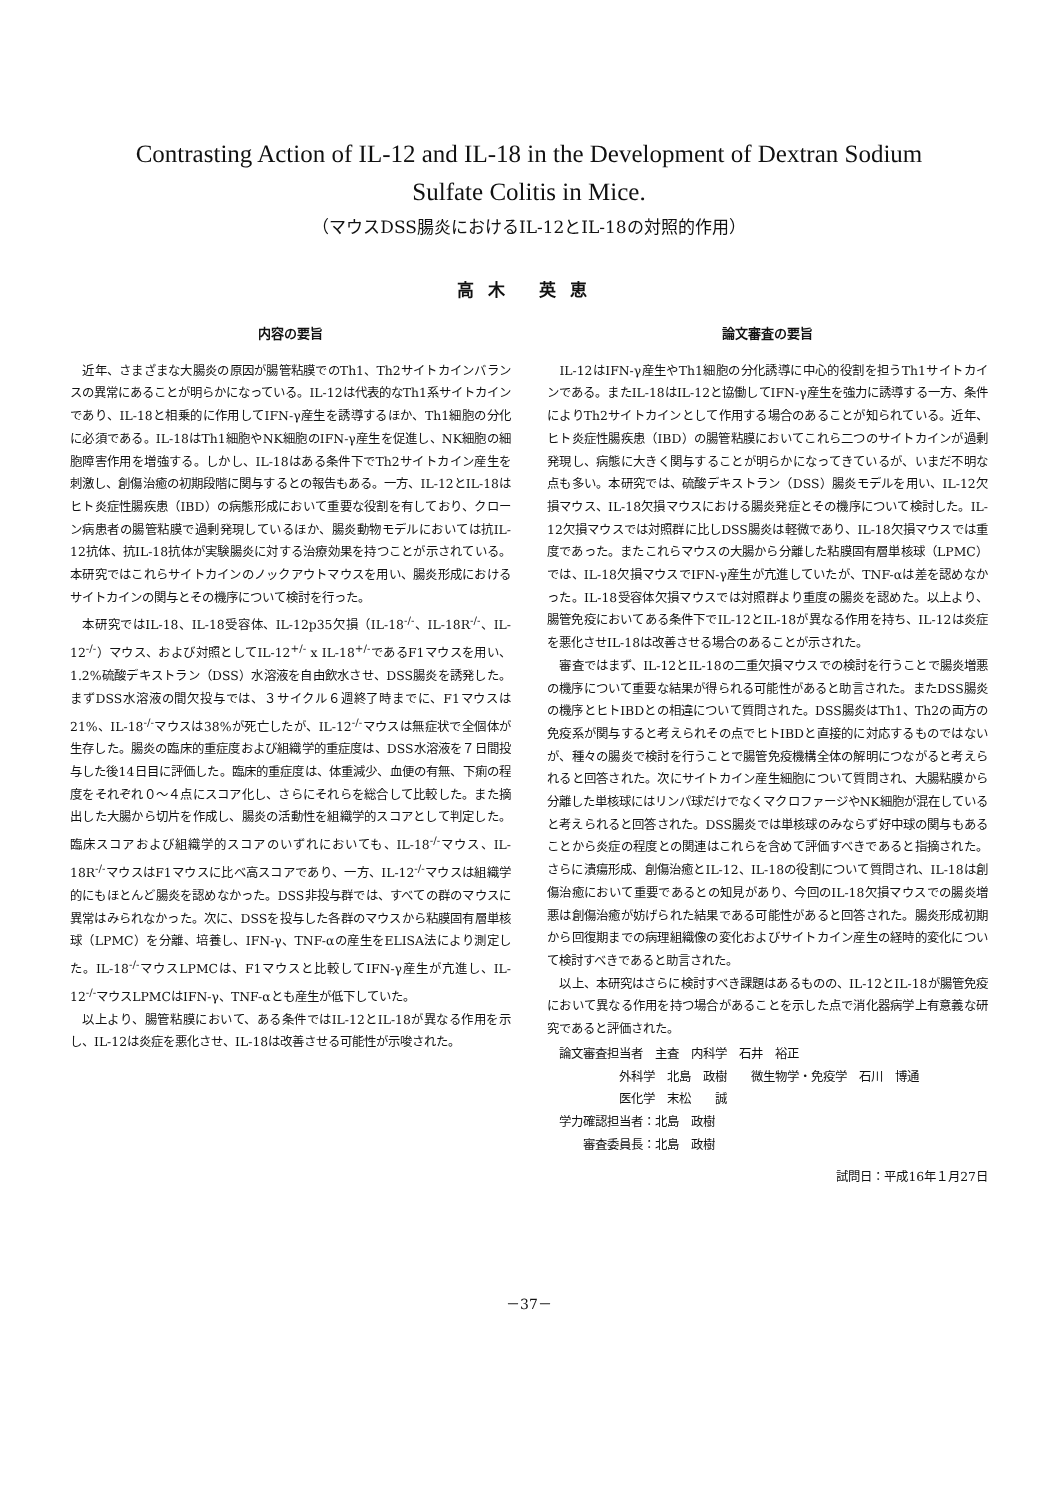Contrasting Action of IL-12 and IL-18 in the Development of Dextran Sodium
Sulfate Colitis in Mice.
（マウスDSS腸炎におけるIL-12とIL-18の対照的作用）
高木 英恵
内容の要旨
近年、さまざまな大腸炎の原因が腸管粘膜でのTh1、Th2サイトカインバランスの異常にあることが明らかになっている。IL-12は代表的なTh1系サイトカインであり、IL-18と相乗的に作用してIFN-γ産生を誘導するほか、Th1細胞の分化に必須である。IL-18はTh1細胞やNK細胞のIFN-γ産生を促進し、NK細胞の細胞障害作用を増強する。しかし、IL-18はある条件下でTh2サイトカイン産生を刺激し、創傷治癒の初期段階に関与するとの報告もある。一方、IL-12とIL-18はヒト炎症性腸疾患（IBD）の病態形成において重要な役割を有しており、クローン病患者の腸管粘膜で過剰発現しているほか、腸炎動物モデルにおいては抗IL-12抗体、抗IL-18抗体が実験腸炎に対する治療効果を持つことが示されている。本研究ではこれらサイトカインのノックアウトマウスを用い、腸炎形成におけるサイトカインの関与とその機序について検討を行った。
本研究ではIL-18、IL-18受容体、IL-12p35欠損（IL-18<sup>-/-</sup>、IL-18R<sup>-/-</sup>、IL-12<sup>-/-</sup>）マウス、および対照としてIL-12<sup>+/-</sup> x IL-18<sup>+/-</sup>であるF1マウスを用い、1.2%硫酸デキストラン（DSS）水溶液を自由飲水させ、DSS腸炎を誘発した。まずDSS水溶液の間欠投与では、３サイクル６週終了時までに、F1マウスは21%、IL-18<sup>-/-</sup>マウスは38%が死亡したが、IL-12<sup>-/-</sup>マウスは無症状で全個体が生存した。腸炎の臨床的重症度および組織学的重症度は、DSS水溶液を７日間投与した後14日目に評価した。臨床的重症度は、体重減少、血便の有無、下痢の程度をそれぞれ０～４点にスコア化し、さらにそれらを総合して比較した。また摘出した大腸から切片を作成し、腸炎の活動性を組織学的スコアとして判定した。臨床スコアおよび組織学的スコアのいずれにおいても、IL-18<sup>-/-</sup>マウス、IL-18R<sup>-/-</sup>マウスはF1マウスに比べ高スコアであり、一方、IL-12<sup>-/-</sup>マウスは組織学的にもほとんど腸炎を認めなかった。DSS非投与群では、すべての群のマウスに異常はみられなかった。次に、DSSを投与した各群のマウスから粘膜固有層単核球（LPMC）を分離、培養し、IFN-γ、TNF-αの産生をELISA法により測定した。IL-18<sup>-/-</sup>マウスLPMCは、F1マウスと比較してIFN-γ産生が亢進し、IL-12<sup>-/-</sup>マウスLPMCはIFN-γ、TNF-αとも産生が低下していた。
以上より、腸管粘膜において、ある条件ではIL-12とIL-18が異なる作用を示し、IL-12は炎症を悪化させ、IL-18は改善させる可能性が示唆された。
論文審査の要旨
IL-12はIFN-γ産生やTh1細胞の分化誘導に中心的役割を担うTh1サイトカインである。またIL-18はIL-12と協働してIFN-γ産生を強力に誘導する一方、条件によりTh2サイトカインとして作用する場合のあることが知られている。近年、ヒト炎症性腸疾患（IBD）の腸管粘膜においてこれら二つのサイトカインが過剰発現し、病態に大きく関与することが明らかになってきているが、いまだ不明な点も多い。本研究では、硫酸デキストラン（DSS）腸炎モデルを用い、IL-12欠損マウス、IL-18欠損マウスにおける腸炎発症とその機序について検討した。IL-12欠損マウスでは対照群に比しDSS腸炎は軽微であり、IL-18欠損マウスでは重度であった。またこれらマウスの大腸から分離した粘膜固有層単核球（LPMC）では、IL-18欠損マウスでIFN-γ産生が亢進していたが、TNF-αは差を認めなかった。IL-18受容体欠損マウスでは対照群より重度の腸炎を認めた。以上より、腸管免疫においてある条件下でIL-12とIL-18が異なる作用を持ち、IL-12は炎症を悪化させIL-18は改善させる場合のあることが示された。
審査ではまず、IL-12とIL-18の二重欠損マウスでの検討を行うことで腸炎増悪の機序について重要な結果が得られる可能性があると助言された。またDSS腸炎の機序とヒトIBDとの相違について質問された。DSS腸炎はTh1、Th2の両方の免疫系が関与すると考えられその点でヒトIBDと直接的に対応するものではないが、種々の腸炎で検討を行うことで腸管免疫機構全体の解明につながると考えられると回答された。次にサイトカイン産生細胞について質問され、大腸粘膜から分離した単核球にはリンパ球だけでなくマクロファージやNK細胞が混在していると考えられると回答された。DSS腸炎では単核球のみならず好中球の関与もあることから炎症の程度との関連はこれらを含めて評価すべきであると指摘された。さらに潰瘍形成、創傷治癒とIL-12、IL-18の役割について質問され、IL-18は創傷治癒において重要であるとの知見があり、今回のIL-18欠損マウスでの腸炎増悪は創傷治癒が妨げられた結果である可能性があると回答された。腸炎形成初期から回復期までの病理組織像の変化およびサイトカイン産生の経時的変化について検討すべきであると助言された。
以上、本研究はさらに検討すべき課題はあるものの、IL-12とIL-18が腸管免疫において異なる作用を持つ場合があることを示した点で消化器病学上有意義な研究であると評価された。
　論文審査担当者　主査　内科学　石井　裕正
　　　　　　外科学　北島　政樹　　微生物学・免疫学　石川　博通
　　　　　　医化学　末松　　誠
　学力確認担当者：北島　政樹
　　　審査委員長：北島　政樹
試問日：平成16年１月27日
－37－